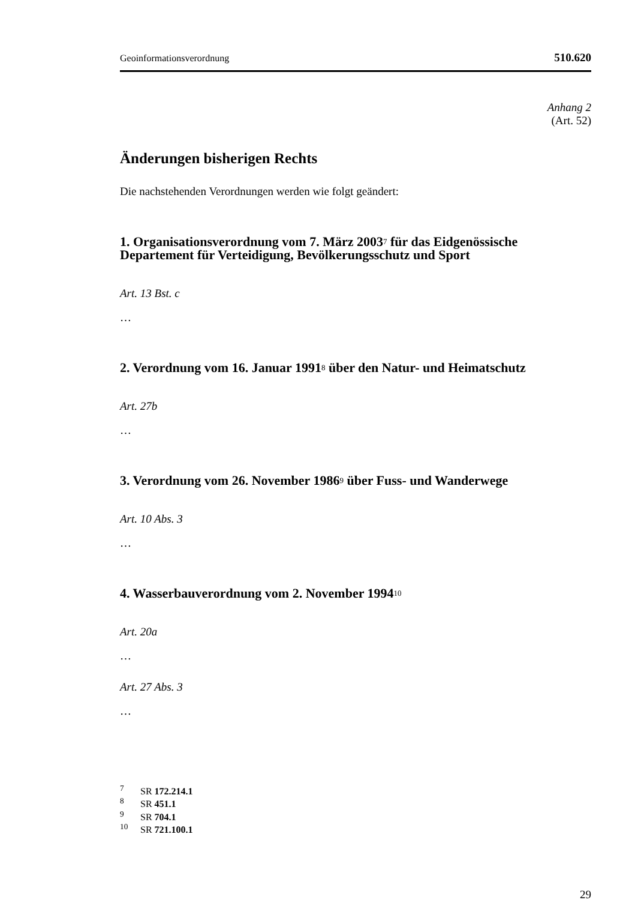Geoinformationsverordnung 510.620
Anhang 2
(Art. 52)
Änderungen bisherigen Rechts
Die nachstehenden Verordnungen werden wie folgt geändert:
1. Organisationsverordnung vom 7. März 2003<sup>7</sup> für das Eidgenössische Departement für Verteidigung, Bevölkerungsschutz und Sport
Art. 13 Bst. c
…
2. Verordnung vom 16. Januar 1991<sup>8</sup> über den Natur- und Heimatschutz
Art. 27b
…
3. Verordnung vom 26. November 1986<sup>9</sup> über Fuss- und Wanderwege
Art. 10 Abs. 3
…
4. Wasserbauverordnung vom 2. November 1994<sup>10</sup>
Art. 20a
…
Art. 27 Abs. 3
…
<sup>7</sup> SR 172.214.1
<sup>8</sup> SR 451.1
<sup>9</sup> SR 704.1
<sup>10</sup> SR 721.100.1
29